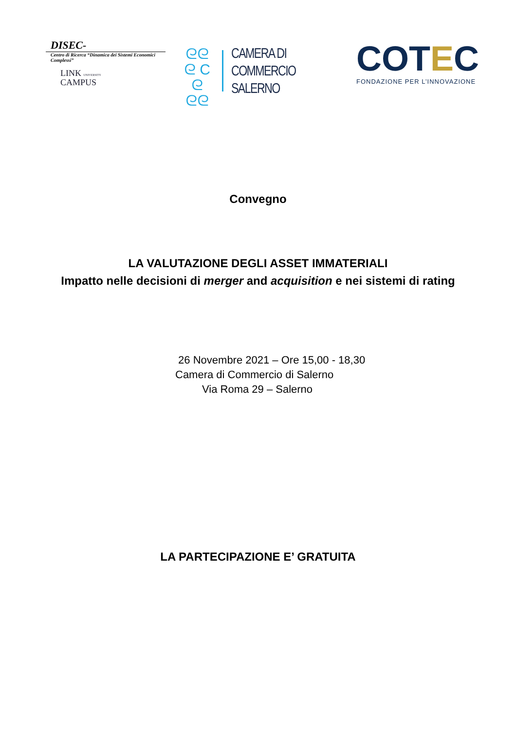DISEC-
Centro di Ricerca “Dinamica dei Sistemi Economici Complessi”
LINK UNIVERSITY
CAMPUS
ᘓᘓ
ᘓ C ᘓ
ᘓᘓ
CAMERA DI COMMERCIO
SALERNO
COTEC
FONDAZIONE PER L’INNOVAZIONE
Convegno
LA VALUTAZIONE DEGLI ASSET IMMATERIALI
Impatto nelle decisioni di merger and acquisition e nei sistemi di rating
26 Novembre 2021 – Ore 15,00 - 18,30
Camera di Commercio di Salerno
Via Roma 29 – Salerno
LA PARTECIPAZIONE E’ GRATUITA